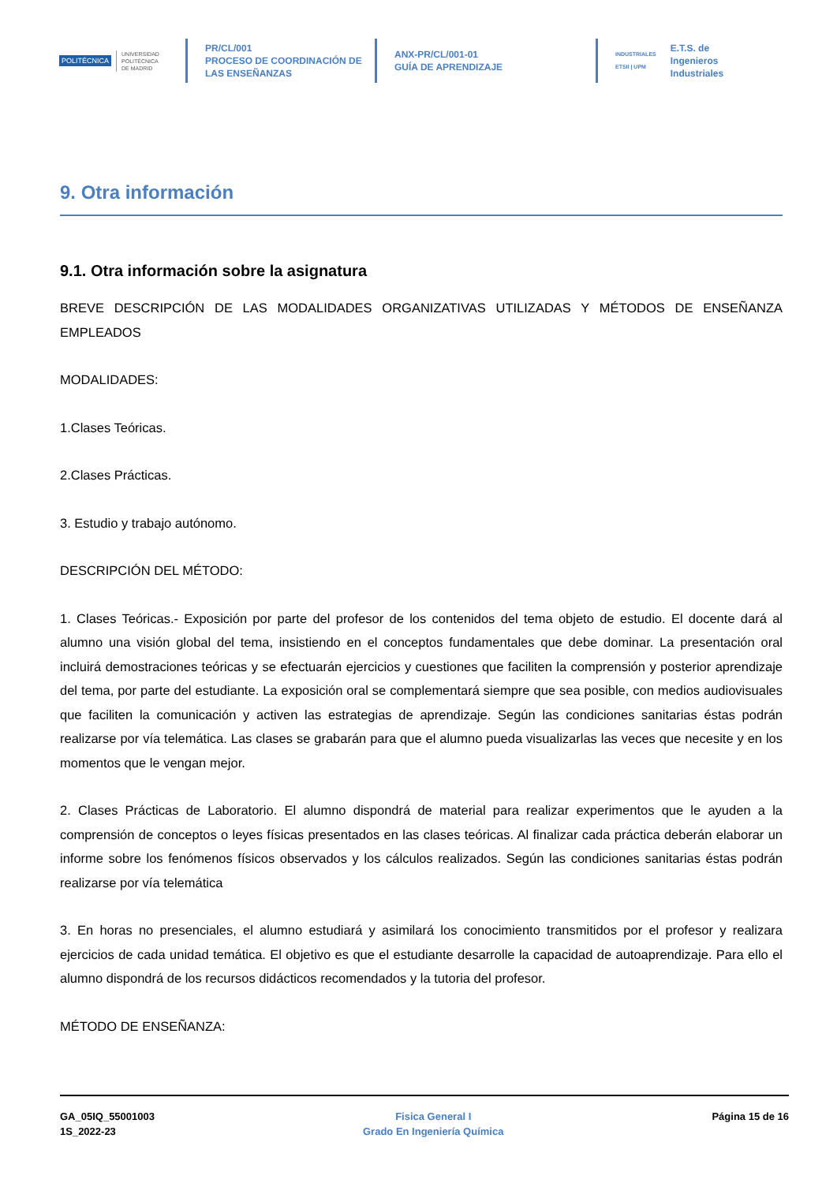POLITÉCNICA UNIVERSIDAD
POLITÉCNICA
DE MADRID
PR/CL/001
PROCESO DE COORDINACIÓN DE
LAS ENSEÑANZAS
ANX-PR/CL/001-01
GUÍA DE APRENDIZAJE
INDUSTRIALES
ETSII | UPM E.T.S. de Ingenieros
Industriales
9. Otra información
9.1. Otra información sobre la asignatura
BREVE DESCRIPCIÓN DE LAS MODALIDADES ORGANIZATIVAS UTILIZADAS Y MÉTODOS DE ENSEÑANZA EMPLEADOS
MODALIDADES:
1.Clases Teóricas.
2.Clases Prácticas.
3. Estudio y trabajo autónomo.
DESCRIPCIÓN DEL MÉTODO:
1. Clases Teóricas.- Exposición por parte del profesor de los contenidos del tema objeto de estudio. El docente dará al alumno una visión global del tema, insistiendo en el conceptos fundamentales que debe dominar. La presentación oral incluirá demostraciones teóricas y se efectuarán ejercicios y cuestiones que faciliten la comprensión y posterior aprendizaje del tema, por parte del estudiante. La exposición oral se complementará siempre que sea posible, con medios audiovisuales que faciliten la comunicación y activen las estrategias de aprendizaje. Según las condiciones sanitarias éstas podrán realizarse por vía telemática. Las clases se grabarán para que el alumno pueda visualizarlas las veces que necesite y en los momentos que le vengan mejor.
2. Clases Prácticas de Laboratorio. El alumno dispondrá de material para realizar experimentos que le ayuden a la comprensión de conceptos o leyes físicas presentados en las clases teóricas. Al finalizar cada práctica deberán elaborar un informe sobre los fenómenos físicos observados y los cálculos realizados. Según las condiciones sanitarias éstas podrán realizarse por vía telemática
3. En horas no presenciales, el alumno estudiará y asimilará los conocimiento transmitidos por el profesor y realizara ejercicios de cada unidad temática. El objetivo es que el estudiante desarrolle la capacidad de autoaprendizaje. Para ello el alumno dispondrá de los recursos didácticos recomendados y la tutoria del profesor.
MÉTODO DE ENSEÑANZA:
GA_05IQ_55001003
1S_2022-23
Fisica General I
Grado En Ingeniería Química
Página 15 de 16